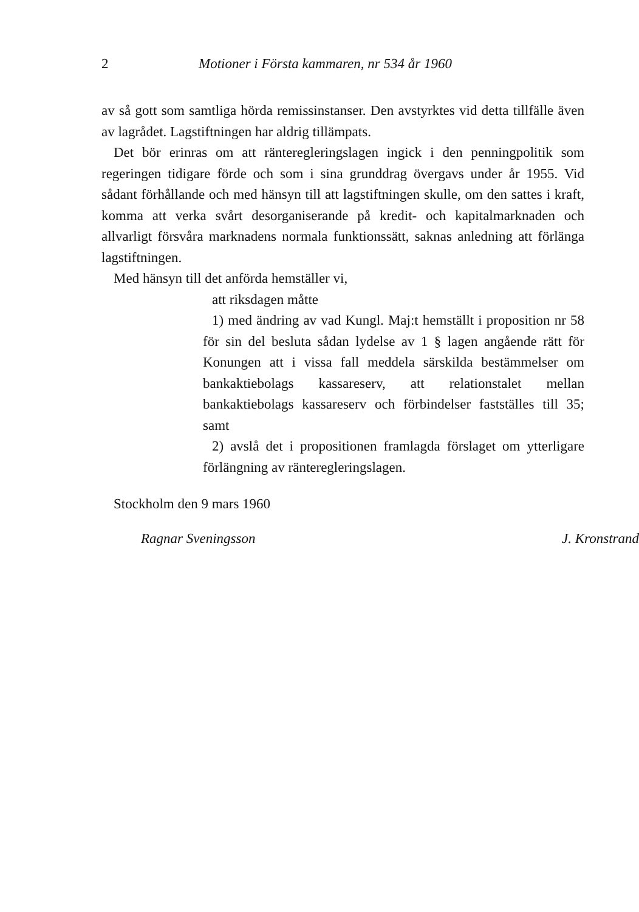2 Motioner i Första kammaren, nr 534 år 1960
av så gott som samtliga hörda remissinstanser. Den avstyrktes vid detta tillfälle även av lagrådet. Lagstiftningen har aldrig tillämpats.
Det bör erinras om att ränteregleringslagen ingick i den penningpolitik som regeringen tidigare förde och som i sina grunddrag övergavs under år 1955. Vid sådant förhållande och med hänsyn till att lagstiftningen skulle, om den sattes i kraft, komma att verka svårt desorganiserande på kredit- och kapitalmarknaden och allvarligt försvåra marknadens normala funktionssätt, saknas anledning att förlänga lagstiftningen.
Med hänsyn till det anförda hemställer vi,
att riksdagen måtte
1) med ändring av vad Kungl. Maj:t hemställt i proposition nr 58 för sin del besluta sådan lydelse av 1 § lagen angående rätt för Konungen att i vissa fall meddela särskilda bestämmelser om bankaktiebolags kassareserv, att relationstalet mellan bankaktiebolags kassareserv och förbindelser fastställes till 35; samt
2) avslå det i propositionen framlagda förslaget om ytterligare förlängning av ränteregleringslagen.
Stockholm den 9 mars 1960
Ragnar Sveningsson J. Kronstrand